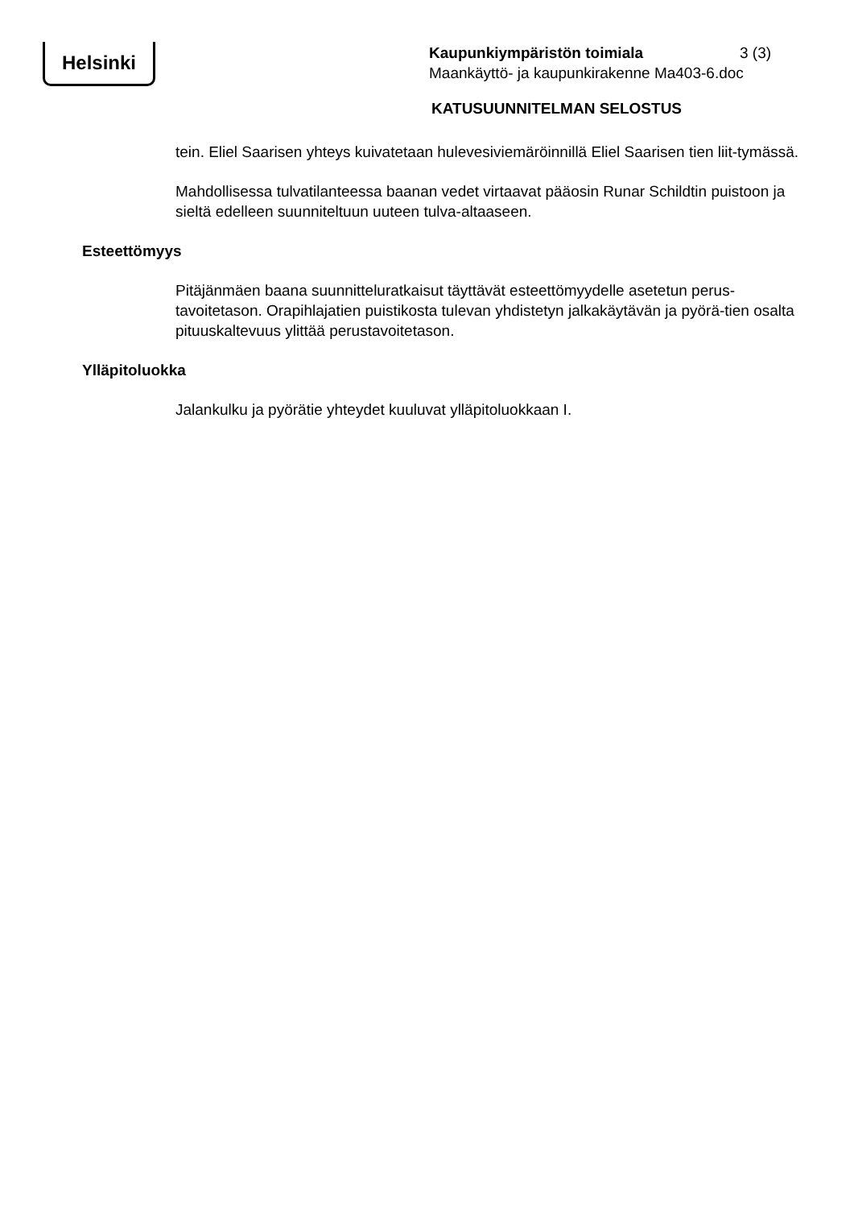Helsinki
Kaupunkiympäristön toimiala 3 (3)
Maankäyttö- ja kaupunkirakenne Ma403-6.doc
KATUSUUNNITELMAN SELOSTUS
tein. Eliel Saarisen yhteys kuivatetaan hulevesiviemäröinnillä Eliel Saarisen tien liit-tymässä.
Mahdollisessa tulvatilanteessa baanan vedet virtaavat pääosin Runar Schildtin puistoon ja sieltä edelleen suunniteltuun uuteen tulva-altaaseen.
Esteettömyys
Pitäjänmäen baana suunnitteluratkaisut täyttävät esteettömyydelle asetetun perus-tavoitetason. Orapihlajatien puistikosta tulevan yhdistetyn jalkakäytävän ja pyörä-tien osalta pituuskaltevuus ylittää perustavoitetason.
Ylläpitoluokka
Jalankulku ja pyörätie yhteydet kuuluvat ylläpitoluokkaan I.